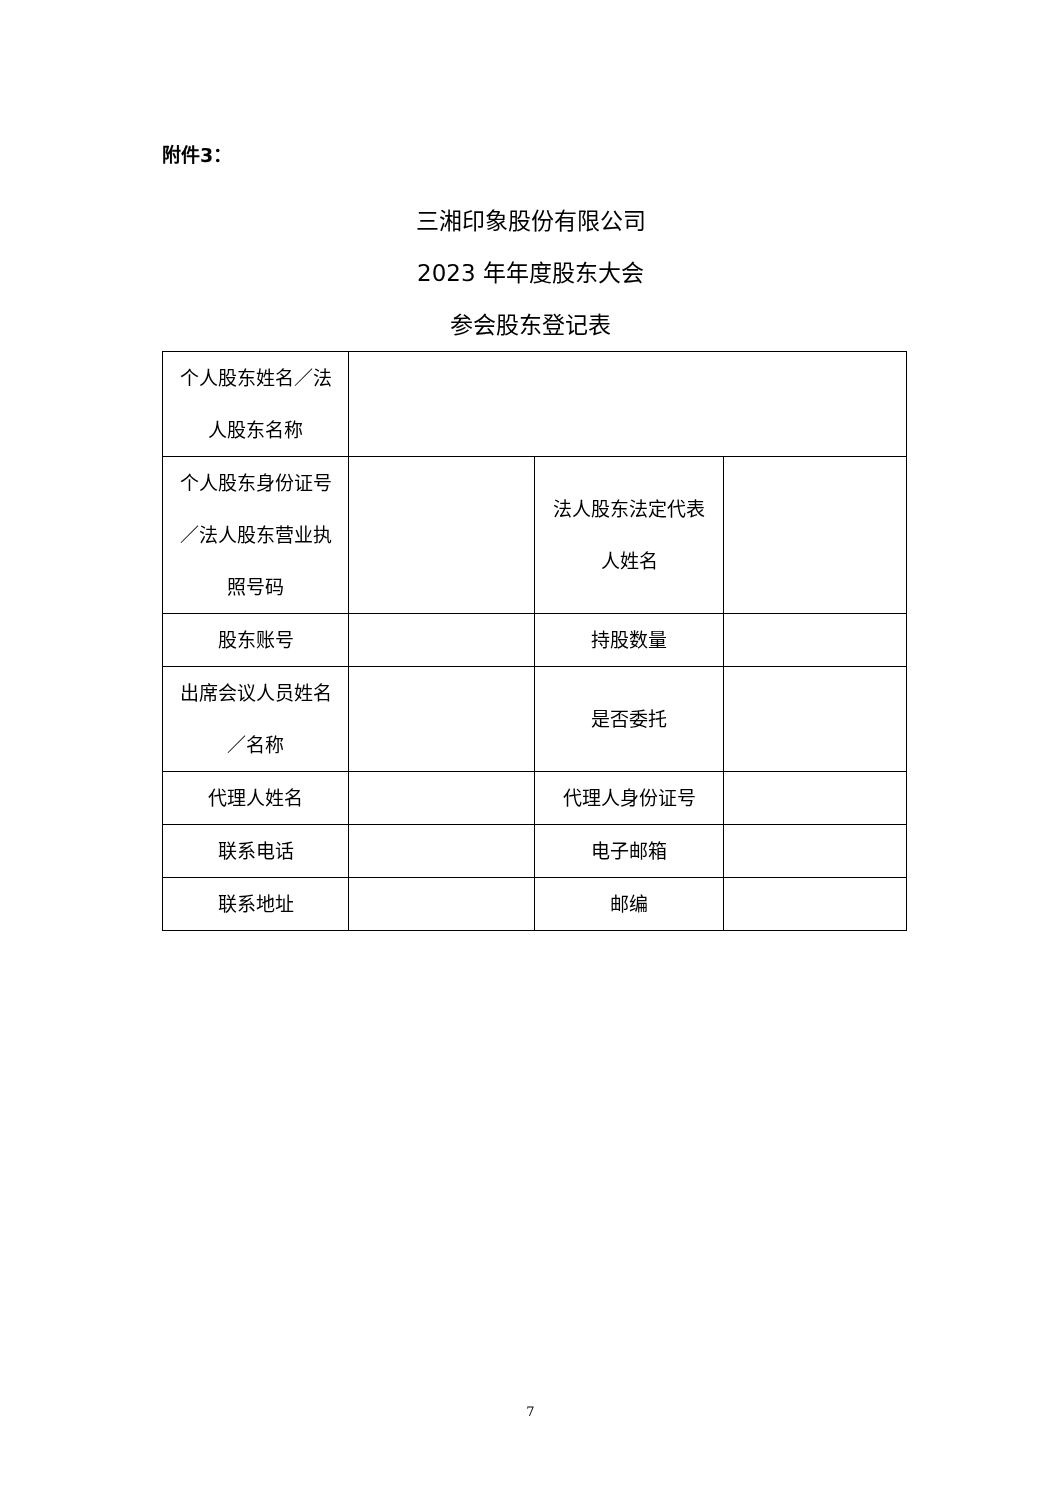附件3：
三湘印象股份有限公司
2023 年年度股东大会
参会股东登记表
| 个人股东姓名／法人股东名称 | | | |
| 个人股东身份证号／法人股东营业执照号码 | | 法人股东法定代表人姓名 | |
| 股东账号 | | 持股数量 | |
| 出席会议人员姓名／名称 | | 是否委托 | |
| 代理人姓名 | | 代理人身份证号 | |
| 联系电话 | | 电子邮箱 | |
| 联系地址 | | 邮编 | |
7